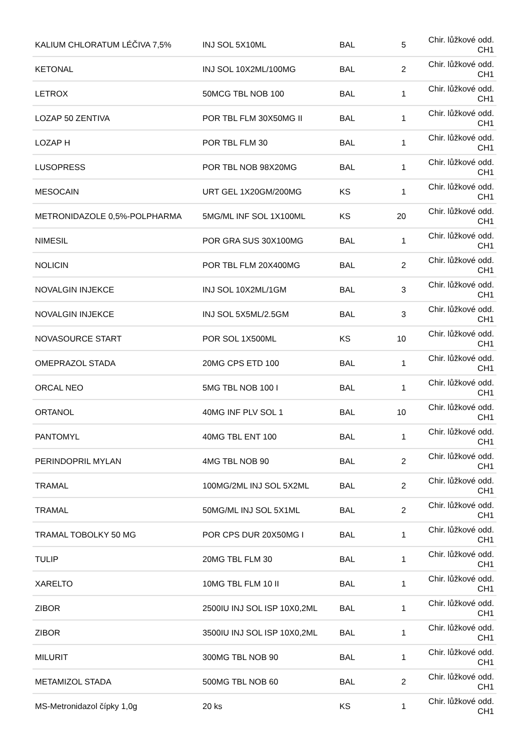| KALIUM CHLORATUM LÉČIVA 7,5% | INJ SOL 5X10ML | BAL | 5 | Chir. lůžkové odd. CH1 |
| KETONAL | INJ SOL 10X2ML/100MG | BAL | 2 | Chir. lůžkové odd. CH1 |
| LETROX | 50MCG TBL NOB 100 | BAL | 1 | Chir. lůžkové odd. CH1 |
| LOZAP 50 ZENTIVA | POR TBL FLM 30X50MG II | BAL | 1 | Chir. lůžkové odd. CH1 |
| LOZAP H | POR TBL FLM 30 | BAL | 1 | Chir. lůžkové odd. CH1 |
| LUSOPRESS | POR TBL NOB 98X20MG | BAL | 1 | Chir. lůžkové odd. CH1 |
| MESOCAIN | URT GEL 1X20GM/200MG | KS | 1 | Chir. lůžkové odd. CH1 |
| METRONIDAZOLE 0,5%-POLPHARMA | 5MG/ML INF SOL 1X100ML | KS | 20 | Chir. lůžkové odd. CH1 |
| NIMESIL | POR GRA SUS 30X100MG | BAL | 1 | Chir. lůžkové odd. CH1 |
| NOLICIN | POR TBL FLM 20X400MG | BAL | 2 | Chir. lůžkové odd. CH1 |
| NOVALGIN INJEKCE | INJ SOL 10X2ML/1GM | BAL | 3 | Chir. lůžkové odd. CH1 |
| NOVALGIN INJEKCE | INJ SOL 5X5ML/2.5GM | BAL | 3 | Chir. lůžkové odd. CH1 |
| NOVASOURCE START | POR SOL 1X500ML | KS | 10 | Chir. lůžkové odd. CH1 |
| OMEPRAZOL STADA | 20MG CPS ETD 100 | BAL | 1 | Chir. lůžkové odd. CH1 |
| ORCAL NEO | 5MG TBL NOB 100 I | BAL | 1 | Chir. lůžkové odd. CH1 |
| ORTANOL | 40MG INF PLV SOL 1 | BAL | 10 | Chir. lůžkové odd. CH1 |
| PANTOMYL | 40MG TBL ENT 100 | BAL | 1 | Chir. lůžkové odd. CH1 |
| PERINDOPRIL MYLAN | 4MG TBL NOB 90 | BAL | 2 | Chir. lůžkové odd. CH1 |
| TRAMAL | 100MG/2ML INJ SOL 5X2ML | BAL | 2 | Chir. lůžkové odd. CH1 |
| TRAMAL | 50MG/ML INJ SOL 5X1ML | BAL | 2 | Chir. lůžkové odd. CH1 |
| TRAMAL TOBOLKY 50 MG | POR CPS DUR 20X50MG I | BAL | 1 | Chir. lůžkové odd. CH1 |
| TULIP | 20MG TBL FLM 30 | BAL | 1 | Chir. lůžkové odd. CH1 |
| XARELTO | 10MG TBL FLM 10 II | BAL | 1 | Chir. lůžkové odd. CH1 |
| ZIBOR | 2500IU INJ SOL ISP 10X0,2ML | BAL | 1 | Chir. lůžkové odd. CH1 |
| ZIBOR | 3500IU INJ SOL ISP 10X0,2ML | BAL | 1 | Chir. lůžkové odd. CH1 |
| MILURIT | 300MG TBL NOB 90 | BAL | 1 | Chir. lůžkové odd. CH1 |
| METAMIZOL STADA | 500MG TBL NOB 60 | BAL | 2 | Chir. lůžkové odd. CH1 |
| MS-Metronidazol čípky 1,0g | 20 ks | KS | 1 | Chir. lůžkové odd. CH1 |